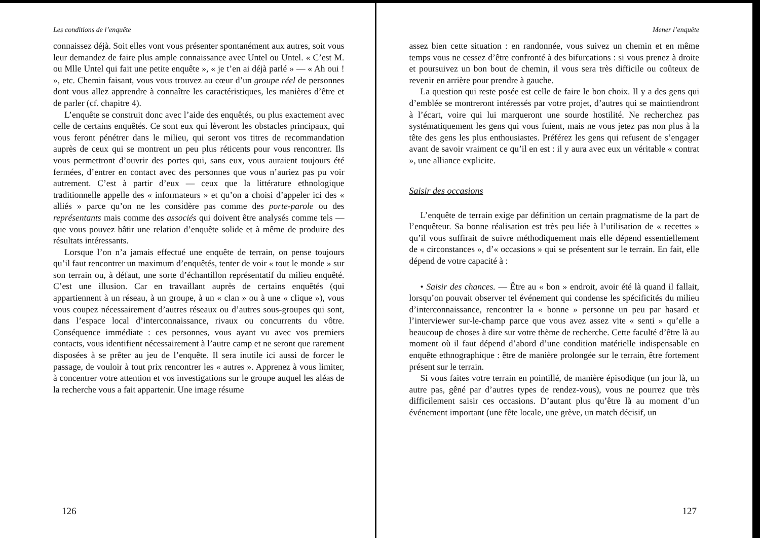Les conditions de l’enquête
connaissez déjà. Soit elles vont vous présenter spontanément aux autres, soit vous leur demandez de faire plus ample connaissance avec Untel ou Untel. « C’est M. ou Mlle Untel qui fait une petite enquête », « je t’en ai déjà parlé » — « Ah oui ! », etc. Chemin faisant, vous vous trouvez au cœur d’un groupe réel de personnes dont vous allez apprendre à connaître les caractéristiques, les manières d’être et de parler (cf. chapitre 4).
L’enquête se construit donc avec l’aide des enquêtés, ou plus exactement avec celle de certains enquêtés. Ce sont eux qui lèveront les obstacles principaux, qui vous feront pénétrer dans le milieu, qui seront vos titres de recommandation auprès de ceux qui se montrent un peu plus réticents pour vous rencontrer. Ils vous permettront d’ouvrir des portes qui, sans eux, vous auraient toujours été fermées, d’entrer en contact avec des personnes que vous n’auriez pas pu voir autrement. C’est à partir d’eux — ceux que la littérature ethnologique traditionnelle appelle des « informateurs » et qu’on a choisi d’appeler ici des « alliés » parce qu’on ne les considère pas comme des porte-parole ou des représentants mais comme des associés qui doivent être analysés comme tels — que vous pouvez bâtir une relation d’enquête solide et à même de produire des résultats intéressants.
Lorsque l’on n’a jamais effectué une enquête de terrain, on pense toujours qu’il faut rencontrer un maximum d’enquêtés, tenter de voir « tout le monde » sur son terrain ou, à défaut, une sorte d’échantillon représentatif du milieu enquêté. C’est une illusion. Car en travaillant auprès de certains enquêtés (qui appartiennent à un réseau, à un groupe, à un « clan » ou à une « clique »), vous vous coupez nécessairement d’autres réseaux ou d’autres sous-groupes qui sont, dans l’espace local d’interconnaissance, rivaux ou concurrents du vôtre. Conséquence immédiate : ces personnes, vous ayant vu avec vos premiers contacts, vous identifient nécessairement à l’autre camp et ne seront que rarement disposées à se prêter au jeu de l’enquête. Il sera inutile ici aussi de forcer le passage, de vouloir à tout prix rencontrer les « autres ». Apprenez à vous limiter, à concentrer votre attention et vos investigations sur le groupe auquel les aléas de la recherche vous a fait appartenir. Une image résume
126
Mener l’enquête
assez bien cette situation : en randonnée, vous suivez un chemin et en même temps vous ne cessez d’être confronté à des bifurcations : si vous prenez à droite et poursuivez un bon bout de chemin, il vous sera très difficile ou coûteux de revenir en arrière pour prendre à gauche.
La question qui reste posée est celle de faire le bon choix. Il y a des gens qui d’emblée se montreront intéressés par votre projet, d’autres qui se maintiendront à l’écart, voire qui lui marqueront une sourde hostilité. Ne recherchez pas systématiquement les gens qui vous fuient, mais ne vous jetez pas non plus à la tête des gens les plus enthousiastes. Préférez les gens qui refusent de s’engager avant de savoir vraiment ce qu’il en est : il y aura avec eux un véritable « contrat », une alliance explicite.
Saisir des occasions
L’enquête de terrain exige par définition un certain pragmatisme de la part de l’enquêteur. Sa bonne réalisation est très peu liée à l’utilisation de « recettes » qu’il vous suffirait de suivre méthodiquement mais elle dépend essentiellement de « circonstances », d’« occasions » qui se présentent sur le terrain. En fait, elle dépend de votre capacité à :
• Saisir des chances. — Être au « bon » endroit, avoir été là quand il fallait, lorsqu’on pouvait observer tel événement qui condense les spécificités du milieu d’interconnaissance, rencontrer la « bonne » personne un peu par hasard et l’interviewer sur-le-champ parce que vous avez assez vite « senti » qu’elle a beaucoup de choses à dire sur votre thème de recherche. Cette faculté d’être là au moment où il faut dépend d’abord d’une condition matérielle indispensable en enquête ethnographique : être de manière prolongée sur le terrain, être fortement présent sur le terrain.
Si vous faites votre terrain en pointillé, de manière épisodique (un jour là, un autre pas, gêné par d’autres types de rendez-vous), vous ne pourrez que très difficilement saisir ces occasions. D’autant plus qu’être là au moment d’un événement important (une fête locale, une grève, un match décisif, un
127